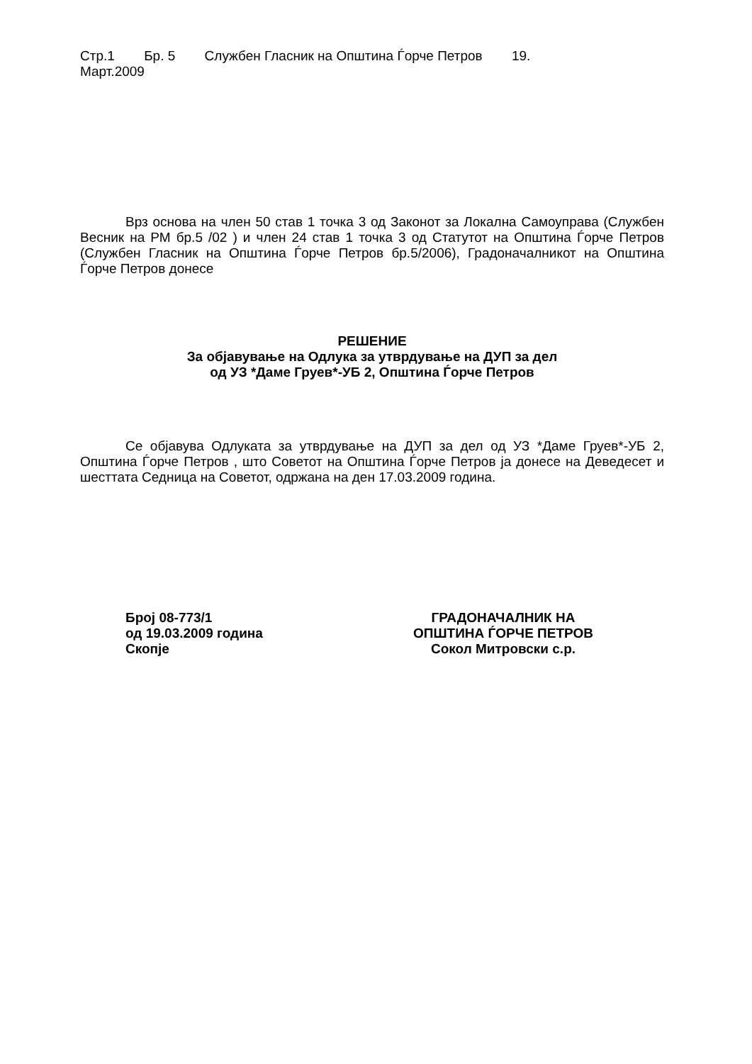Стр.1 Бр. 5 Службен Гласник на Општина Ѓорче Петров 19.
Март.2009
Врз основа на член 50 став 1 точка 3 од Законот за Локална Самоуправа (Службен Весник на РМ бр.5 /02 ) и член 24 став 1 точка 3 од Статутот на Општина Ѓорче Петров (Службен Гласник на Општина Ѓорче Петров бр.5/2006), Градоначалникот на Општина Ѓорче Петров донесе
РЕШЕНИЕ
За објавување на Одлука за утврдување на ДУП за дел
од УЗ *Даме Груев*-УБ 2, Општина Ѓорче Петров
Се објавува Одлуката за утврдување на ДУП за дел од УЗ *Даме Груев*-УБ 2, Општина Ѓорче Петров , што Советот на Општина Ѓорче Петров ја донесе на Деведесет и шесттата Седница на Советот, одржана на ден 17.03.2009 година.
Број 08-773/1
од 19.03.2009 година
Скопје
ГРАДОНАЧАЛНИК НА
ОПШТИНА ЃОРЧЕ ПЕТРОВ
Сокол Митровски с.р.